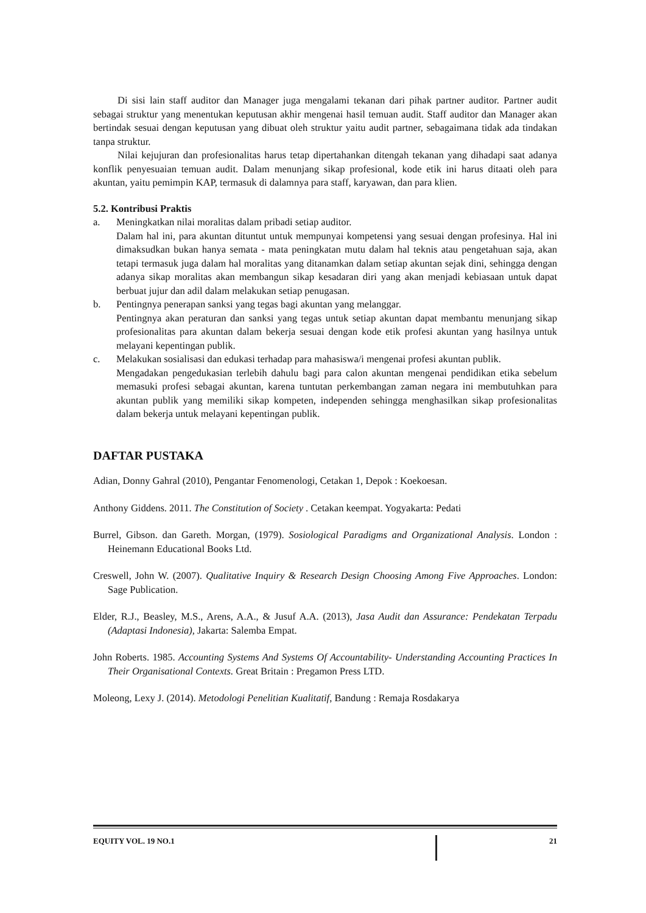Di sisi lain staff auditor dan Manager juga mengalami tekanan dari pihak partner auditor. Partner audit sebagai struktur yang menentukan keputusan akhir mengenai hasil temuan audit. Staff auditor dan Manager akan bertindak sesuai dengan keputusan yang dibuat oleh struktur yaitu audit partner, sebagaimana tidak ada tindakan tanpa struktur.
Nilai kejujuran dan profesionalitas harus tetap dipertahankan ditengah tekanan yang dihadapi saat adanya konflik penyesuaian temuan audit. Dalam menunjang sikap profesional, kode etik ini harus ditaati oleh para akuntan, yaitu pemimpin KAP, termasuk di dalamnya para staff, karyawan, dan para klien.
5.2. Kontribusi Praktis
a. Meningkatkan nilai moralitas dalam pribadi setiap auditor.
Dalam hal ini, para akuntan dituntut untuk mempunyai kompetensi yang sesuai dengan profesinya. Hal ini dimaksudkan bukan hanya semata - mata peningkatan mutu dalam hal teknis atau pengetahuan saja, akan tetapi termasuk juga dalam hal moralitas yang ditanamkan dalam setiap akuntan sejak dini, sehingga dengan adanya sikap moralitas akan membangun sikap kesadaran diri yang akan menjadi kebiasaan untuk dapat berbuat jujur dan adil dalam melakukan setiap penugasan.
b. Pentingnya penerapan sanksi yang tegas bagi akuntan yang melanggar.
Pentingnya akan peraturan dan sanksi yang tegas untuk setiap akuntan dapat membantu menunjang sikap profesionalitas para akuntan dalam bekerja sesuai dengan kode etik profesi akuntan yang hasilnya untuk melayani kepentingan publik.
c. Melakukan sosialisasi dan edukasi terhadap para mahasiswa/i mengenai profesi akuntan publik.
Mengadakan pengedukasian terlebih dahulu bagi para calon akuntan mengenai pendidikan etika sebelum memasuki profesi sebagai akuntan, karena tuntutan perkembangan zaman negara ini membutuhkan para akuntan publik yang memiliki sikap kompeten, independen sehingga menghasilkan sikap profesionalitas dalam bekerja untuk melayani kepentingan publik.
DAFTAR PUSTAKA
Adian, Donny Gahral (2010), Pengantar Fenomenologi, Cetakan 1, Depok : Koekoesan.
Anthony Giddens. 2011. The Constitution of Society . Cetakan keempat. Yogyakarta: Pedati
Burrel, Gibson. dan Gareth. Morgan, (1979). Sosiological Paradigms and Organizational Analysis. London : Heinemann Educational Books Ltd.
Creswell, John W. (2007). Qualitative Inquiry & Research Design Choosing Among Five Approaches. London: Sage Publication.
Elder, R.J., Beasley, M.S., Arens, A.A., & Jusuf A.A. (2013), Jasa Audit dan Assurance: Pendekatan Terpadu (Adaptasi Indonesia), Jakarta: Salemba Empat.
John Roberts. 1985. Accounting Systems And Systems Of Accountability- Understanding Accounting Practices In Their Organisational Contexts. Great Britain : Pregamon Press LTD.
Moleong, Lexy J. (2014). Metodologi Penelitian Kualitatif, Bandung : Remaja Rosdakarya
EQUITY VOL. 19 NO.1 21